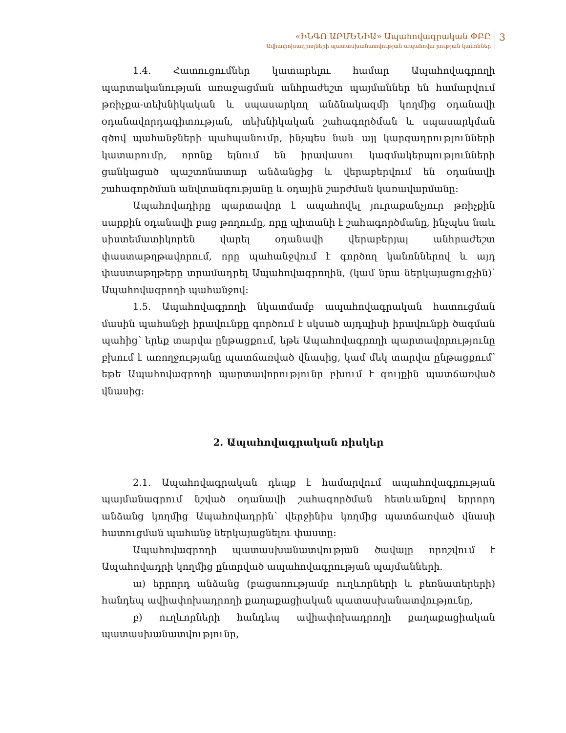«ԻՆԳՈ ԱՐՄԵՆԻԱ» Ապահովագրական ՓԲԸ
Ավիափոխադրողների պատասխանատվության ապահովա րության կանոններ
3
1.4. Հատուցումներ կատարելու համար Ապահովագրողի պարտականության առաջացման անհրաժեշտ պայմաններ են համարվում թռիչքա-տեխնիկական և սպասարկող անձնակազմի կողմից օդանավի օդանավորդագիտության, տեխնիկական շահագործման և սպասարկման գծով պահանջների պահպանումը, ինչպես նաև այլ կարգադրությունների կատարումը, որոնք ելնում են իրավասու կազմակերպությունների ցանկացած պաշտոնատար անձանցից և վերաբերվում են օդանավի շահագործման անվտանգությանը և օդային շարժման կառավարմանը:
Ապահովադիրը պարտավոր է ապահովել յուրաքանչյուր թռիչքին սարքին օդանավի բաց թողումը, որը պիտանի է շահագործմանը, ինչպես նաև սիստեմատիկորեն վարել օդանավի վերաբերյալ անհրաժեշտ փաստաթղթավորում, որը պահանջվում է գործող կանոններով և այդ փաստաթղթերը տրամադրել Ապահովագրողին, (կամ նրա ներկայացուցչին)՝ Ապահովագրողի պահանջով:
1.5. Ապահովագրողի նկատմամբ ապահովագրական հատուցման մասին պահանջի իրավունքը գործում է սկսած այդպիսի իրավունքի ծագման պահից՝ երեք տարվա ընթացքում, եթե Ապահովագրողի պարտավորությունը բխում է առողջությանը պատճառված վնասից, կամ մեկ տարվա ընթացքում՝ եթե Ապահովագրողի պարտավորությունը բխում է գույքին պատճառված վնասից:
2. Ապահովագրական ռիսկեր
2.1. Ապահովագրական դեպք է համարվում ապահովագրության պայմանագրում նշված օդանավի շահագործման հետևանքով երրորդ անձանց կողմից Ապահովադրին՝ վերջինիս կողմից պատճառված վնասի հատուցման պահանջ ներկայացնելու փաստը:
Ապահովագրողի պատասխանատվության ծավալը որոշվում է Ապահովադրի կողմից ընտրված ապահովագրության պայմանների.
ա) երրորդ անձանց (բացառությամբ ուղևորների և բեռնատերերի) հանդեպ ավիափոխադրողի քաղաքացիական պատասխանատվությունը,
բ) ուղևորների հանդեպ ավիափոխադրողի քաղաքացիական պատասխանատվությունը,